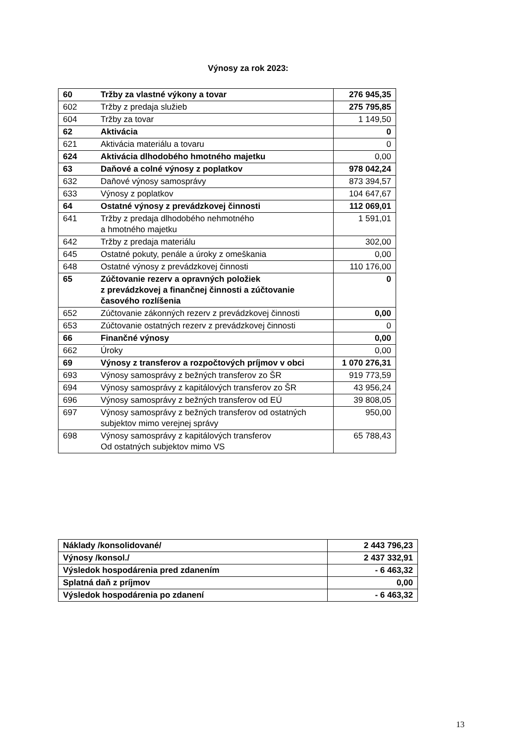Výnosy za rok 2023:
| 60 | Tržby za vlastné výkony a tovar | 276 945,35 |
| 602 | Tržby z predaja služieb | 275 795,85 |
| 604 | Tržby za tovar | 1 149,50 |
| 62 | Aktivácia | 0 |
| 621 | Aktivácia materiálu a tovaru | 0 |
| 624 | Aktivácia dlhodobého hmotného majetku | 0,00 |
| 63 | Daňové a colné výnosy z poplatkov | 978 042,24 |
| 632 | Daňové výnosy samosprávy | 873 394,57 |
| 633 | Výnosy z poplatkov | 104 647,67 |
| 64 | Ostatné výnosy z prevádzkovej činnosti | 112 069,01 |
| 641 | Tržby z predaja dlhodobého nehmotného a hmotného majetku | 1 591,01 |
| 642 | Tržby z predaja materiálu | 302,00 |
| 645 | Ostatné pokuty, penále a úroky z omeškania | 0,00 |
| 648 | Ostatné výnosy z prevádzkovej činnosti | 110 176,00 |
| 65 | Zúčtovanie rezerv a opravných položiek z prevádzkovej a finančnej činnosti a zúčtovanie časového rozlíšenia | 0 |
| 652 | Zúčtovanie zákonných rezerv z prevádzkovej činnosti | 0,00 |
| 653 | Zúčtovanie ostatných rezerv z prevádzkovej činnosti | 0 |
| 66 | Finančné výnosy | 0,00 |
| 662 | Úroky | 0,00 |
| 69 | Výnosy z transferov a rozpočtových príjmov v obci | 1 070 276,31 |
| 693 | Výnosy samosprávy z bežných transferov zo ŠR | 919 773,59 |
| 694 | Výnosy samosprávy z kapitálových transferov zo ŠR | 43 956,24 |
| 696 | Výnosy samosprávy z bežných transferov od EÚ | 39 808,05 |
| 697 | Výnosy samosprávy z bežných transferov od ostatných subjektov mimo verejnej správy | 950,00 |
| 698 | Výnosy samosprávy z kapitálových transferov Od ostatných subjektov mimo VS | 65 788,43 |
| Náklady /konsolidované/ | 2 443 796,23 |
| Výnosy /konsol./ | 2 437 332,91 |
| Výsledok hospodárenia pred zdanením | - 6 463,32 |
| Splatná daň z príjmov | 0,00 |
| Výsledok hospodárenia po zdanení | - 6 463,32 |
13